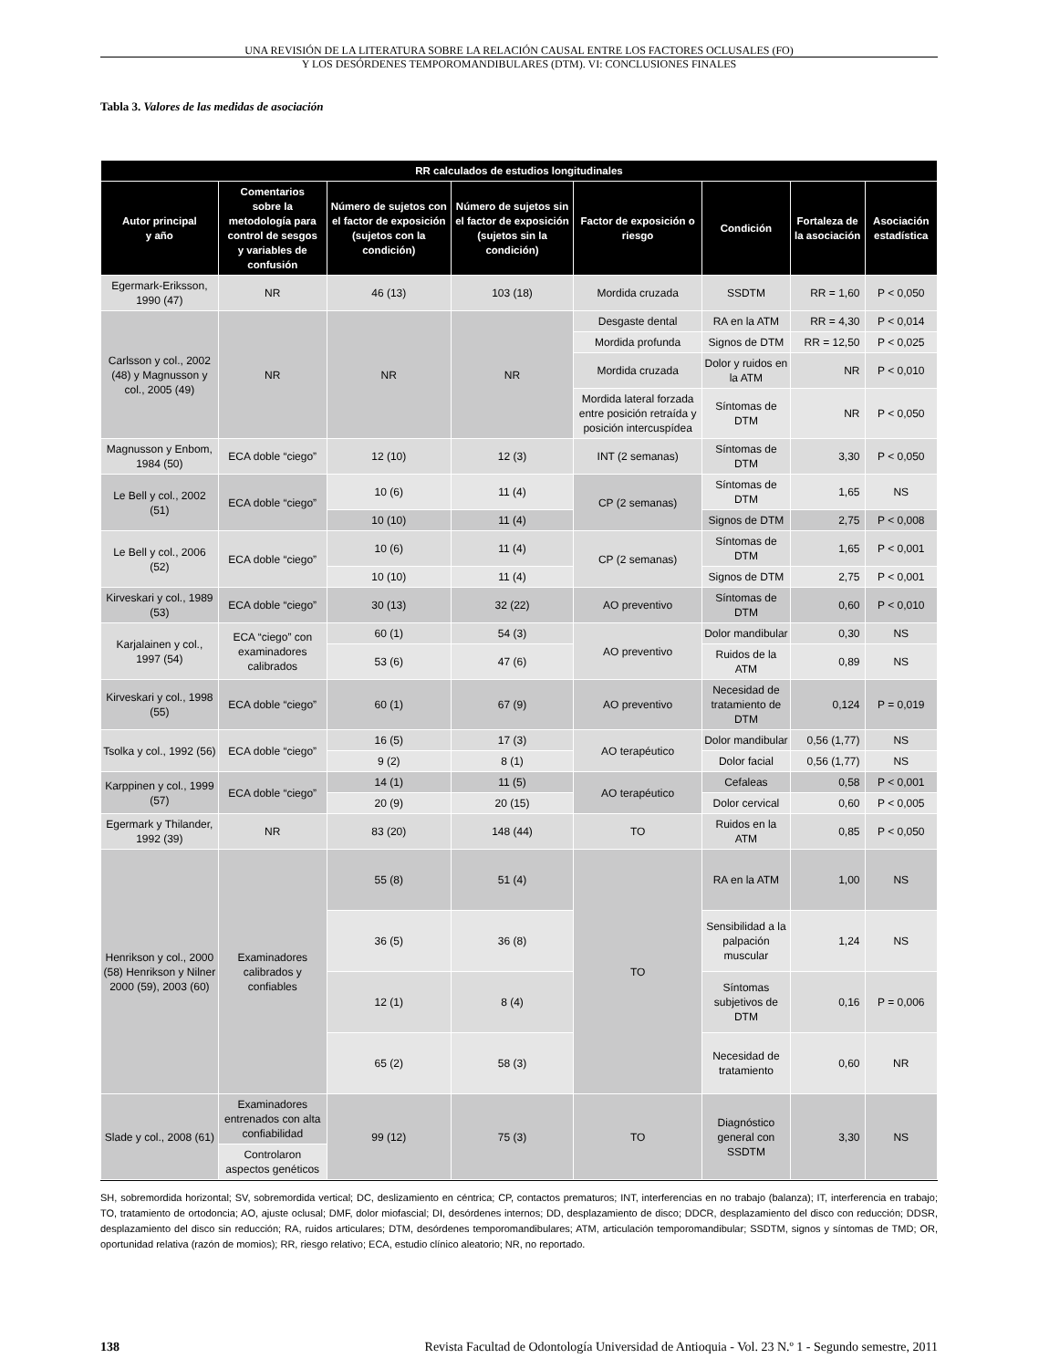UNA REVISIÓN DE LA LITERATURA SOBRE LA RELACIÓN CAUSAL ENTRE LOS FACTORES OCLUSALES (FO)
Y LOS DESÓRDENES TEMPOROMANDIBULARES (DTM). VI: CONCLUSIONES FINALES
Tabla 3. Valores de las medidas de asociación
| RR calculados de estudios longitudinales | | | | | | | |
| --- | --- | --- | --- | --- | --- | --- | --- |
| Autor principal y año | Comentarios sobre la metodología para control de sesgos y variables de confusión | Número de sujetos con el factor de exposición (sujetos con la condición) | Número de sujetos sin el factor de exposición (sujetos sin la condición) | Factor de exposición o riesgo | Condición | Fortaleza de la asociación | Asociación estadística |
| Egermark-Eriksson, 1990 (47) | NR | 46 (13) | 103 (18) | Mordida cruzada | SSDTM | RR = 1,60 | P < 0,050 |
| Carlsson y col., 2002 (48) y Magnusson y col., 2005 (49) | NR | NR | NR | Desgaste dental | RA en la ATM | RR = 4,30 | P < 0,014 |
| | | | | Mordida profunda | Signos de DTM | RR = 12,50 | P < 0,025 |
| | | | | Mordida cruzada | Dolor y ruidos en la ATM | NR | P < 0,010 |
| | | | | Mordida lateral forzada entre posición retraída y posición intercuspídea | Síntomas de DTM | NR | P < 0,050 |
| Magnusson y Enbom, 1984 (50) | ECA doble “ciego” | 12 (10) | 12 (3) | INT (2 semanas) | Síntomas de DTM | 3,30 | P < 0,050 |
| Le Bell y col., 2002 (51) | ECA doble “ciego” | 10 (6) | 11 (4) | CP (2 semanas) | Síntomas de DTM | 1,65 | NS |
| | | 10 (10) | 11 (4) | | Signos de DTM | 2,75 | P < 0,008 |
| Le Bell y col., 2006 (52) | ECA doble “ciego” | 10 (6) | 11 (4) | CP (2 semanas) | Síntomas de DTM | 1,65 | P < 0,001 |
| | | 10 (10) | 11 (4) | | Signos de DTM | 2,75 | P < 0,001 |
| Kirveskari y col., 1989 (53) | ECA doble “ciego” | 30 (13) | 32 (22) | AO preventivo | Síntomas de DTM | 0,60 | P < 0,010 |
| Karjalainen y col., 1997 (54) | ECA “ciego” con examinadores calibrados | 60 (1) | 54 (3) | AO preventivo | Dolor mandibular | 0,30 | NS |
| | | 53 (6) | 47 (6) | | Ruidos de la ATM | 0,89 | NS |
| Kirveskari y col., 1998 (55) | ECA doble “ciego” | 60 (1) | 67 (9) | AO preventivo | Necesidad de tratamiento de DTM | 0,124 | P = 0,019 |
| Tsolka y col., 1992 (56) | ECA doble “ciego” | 16 (5) | 17 (3) | AO terapéutico | Dolor mandibular | 0,56 (1,77) | NS |
| | | 9 (2) | 8 (1) | | Dolor facial | 0,56 (1,77) | NS |
| Karppinen y col., 1999 (57) | ECA doble “ciego” | 14 (1) | 11 (5) | AO terapéutico | Cefaleas | 0,58 | P < 0,001 |
| | | 20 (9) | 20 (15) | | Dolor cervical | 0,60 | P < 0,005 |
| Egermark y Thilander, 1992 (39) | NR | 83 (20) | 148 (44) | TO | Ruidos en la ATM | 0,85 | P < 0,050 |
| Henrikson y col., 2000 (58) Henrikson y Nilner 2000 (59), 2003 (60) | Examinadores calibrados y confiables | 55 (8) | 51 (4) | TO | RA en la ATM | 1,00 | NS |
| | | 36 (5) | 36 (8) | | Sensibilidad a la palpación muscular | 1,24 | NS |
| | | 12 (1) | 8 (4) | | Síntomas subjetivos de DTM | 0,16 | P = 0,006 |
| | | 65 (2) | 58 (3) | | Necesidad de tratamiento | 0,60 | NR |
| Slade y col., 2008 (61) | Examinadores entrenados con alta confiabilidad | 99 (12) | 75 (3) | TO | Diagnóstico general con SSDTM | 3,30 | NS |
| | Controlaron aspectos genéticos | | | | | | |
SH, sobremordida horizontal; SV, sobremordida vertical; DC, deslizamiento en céntrica; CP, contactos prematuros; INT, interferencias en no trabajo (balanza); IT, interferencia en trabajo; TO, tratamiento de ortodoncia; AO, ajuste oclusal; DMF, dolor miofascial; DI, desórdenes internos; DD, desplazamiento de disco; DDCR, desplazamiento del disco con reducción; DDSR, desplazamiento del disco sin reducción; RA, ruidos articulares; DTM, desórdenes temporomandibulares; ATM, articulación temporomandibular; SSDTM, signos y síntomas de TMD; OR, oportunidad relativa (razón de momios); RR, riesgo relativo; ECA, estudio clínico aleatorio; NR, no reportado.
138 Revista Facultad de Odontología Universidad de Antioquia - Vol. 23 N.º 1 - Segundo semestre, 2011